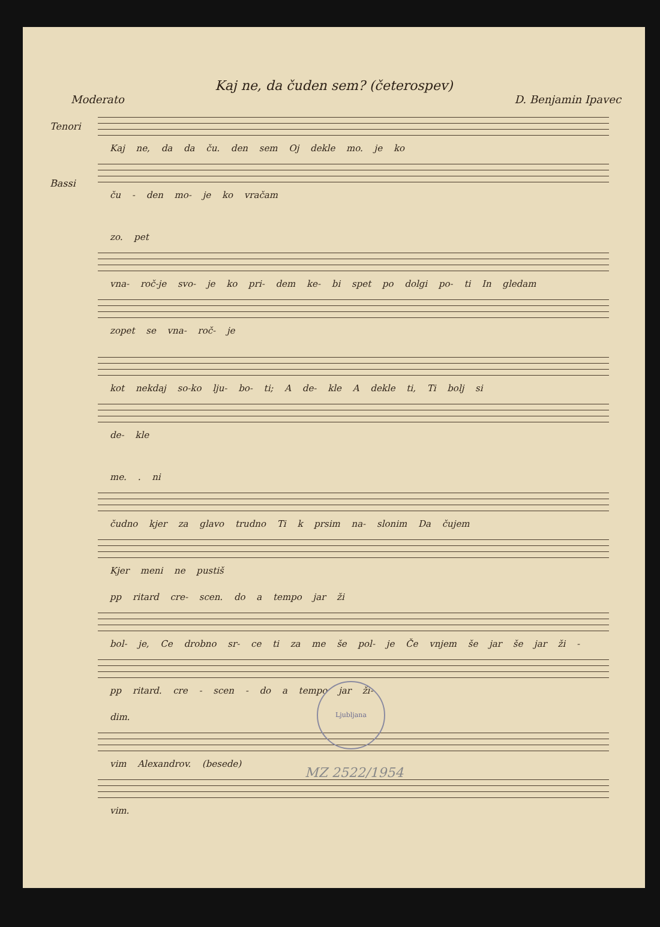Kaj ne, da čuden sem? (četerospev)
Moderato D. Benjamin Ipavec
Tenori
Bassi
Kaj ne, da da ču. den sem Oj dekle mo. je ko
ču - den mo- je ko vračam
zo. pet
vna- roč-je svo- je ko pri- dem ke- bi spet po dolgi po- ti In gledam
zopet se vna- roč- je
kot nekdaj so-ko lju- bo- ti; A de- kle A dekle ti, Ti bolj si
de- kle
me. . ni
čudno kjer za glavo trudno Ti k prsim na- slonim Da čujem
Kjer meni ne pustiš
pp ritard cre- scen. do a tempo jar ži
bol- je, Ce drobno sr- ce ti za me še pol- je Če vnjem še jar še jar ži -
pp ritard. cre - scen - do a tempo jar ži-
dim.
vim Alexandrov. (besede)
vim.
Ljubljana
MZ 2522/1954